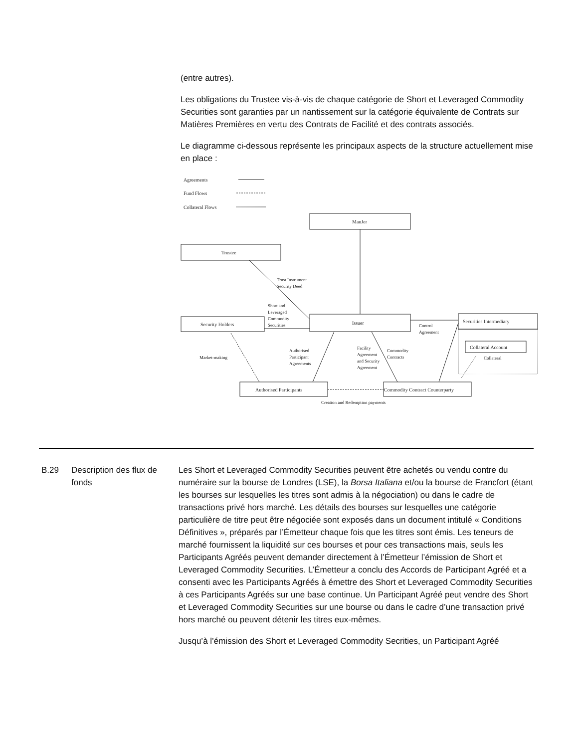(entre autres).
Les obligations du Trustee vis-à-vis de chaque catégorie de Short et Leveraged Commodity Securities sont garanties par un nantissement sur la catégorie équivalente de Contrats sur Matières Premières en vertu des Contrats de Facilité et des contrats associés.
Le diagramme ci-dessous représente les principaux aspects de la structure actuellement mise en place :
Agreements
Fund Flows
Collateral Flows
ManJer
Trustee
Security Holders
Issuer
Securities Intermediary
Collateral Account
Authorised Participants
Commodity Contract Counterparty
Trust Instrument
Security Deed
Short and
Leveraged
Commodity
Securities
Control
Agreement
Market-making
Authorised
Participant
Agreements
Facility
Agreement
and Security
Agreement
Commodity
Contracts
Collateral
Creation and Redemption payments
B.29 Description des flux de fonds
Les Short et Leveraged Commodity Securities peuvent être achetés ou vendu contre du numéraire sur la bourse de Londres (LSE), la Borsa Italiana et/ou la bourse de Francfort (étant les bourses sur lesquelles les titres sont admis à la négociation) ou dans le cadre de transactions privé hors marché. Les détails des bourses sur lesquelles une catégorie particulière de titre peut être négociée sont exposés dans un document intitulé « Conditions Définitives », préparés par l’Émetteur chaque fois que les titres sont émis. Les teneurs de marché fournissent la liquidité sur ces bourses et pour ces transactions mais, seuls les Participants Agréés peuvent demander directement à l’Émetteur l’émission de Short et Leveraged Commodity Securities. L’Émetteur a conclu des Accords de Participant Agréé et a consenti avec les Participants Agréés à émettre des Short et Leveraged Commodity Securities à ces Participants Agréés sur une base continue. Un Participant Agréé peut vendre des Short et Leveraged Commodity Securities sur une bourse ou dans le cadre d’une transaction privé hors marché ou peuvent détenir les titres eux-mêmes.
Jusqu’à l’émission des Short et Leveraged Commodity Secrities, un Participant Agréé